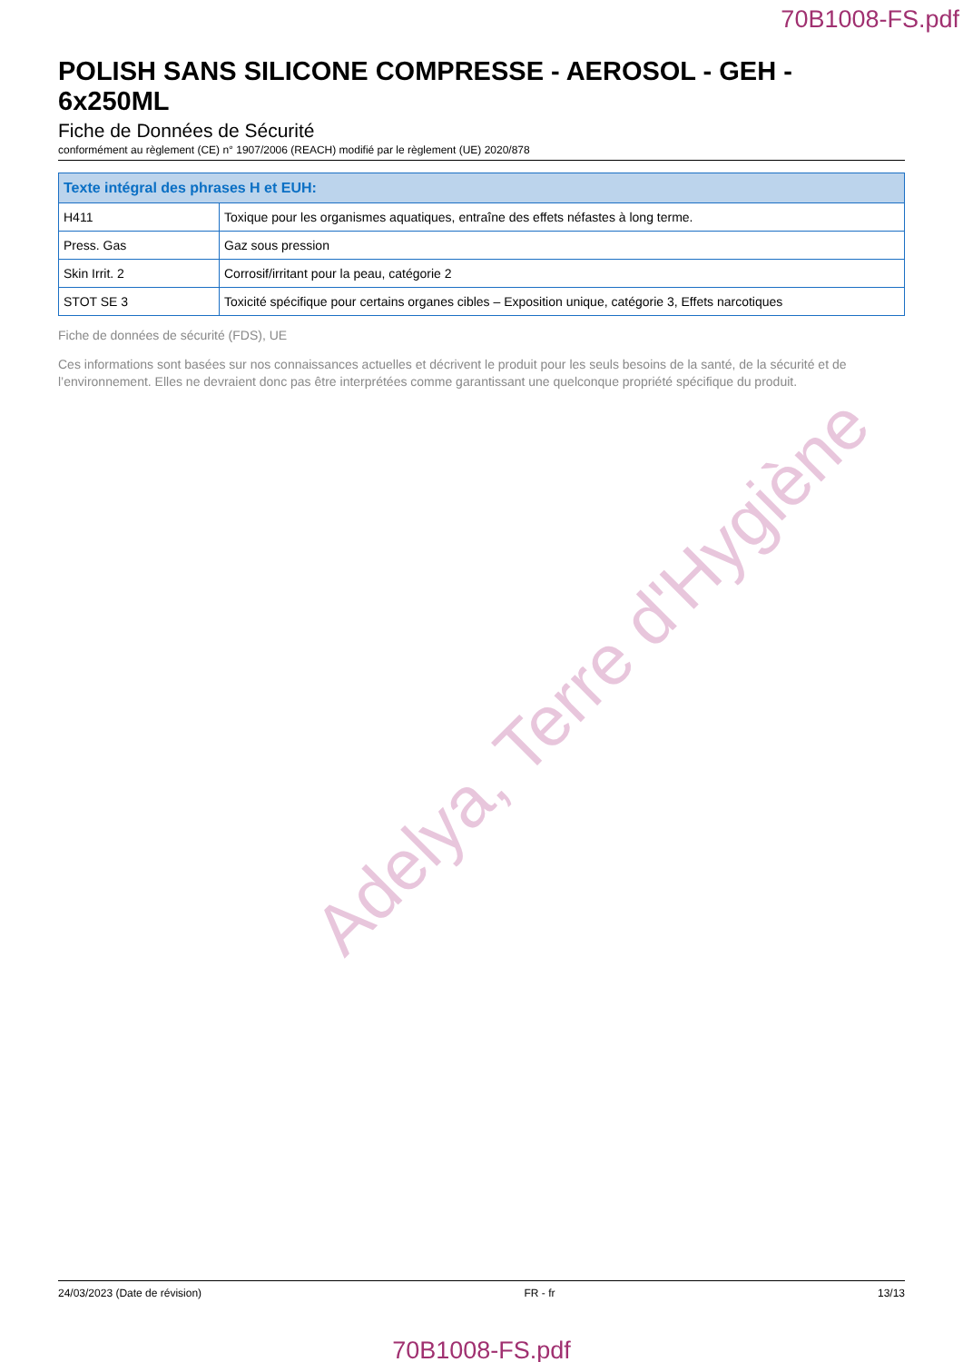70B1008-FS.pdf
POLISH SANS SILICONE COMPRESSE - AEROSOL - GEH - 6x250ML
Fiche de Données de Sécurité
conformément au règlement (CE) n° 1907/2006 (REACH) modifié par le règlement (UE) 2020/878
| Texte intégral des phrases H et EUH: | |
| --- | --- |
| H411 | Toxique pour les organismes aquatiques, entraîne des effets néfastes à long terme. |
| Press. Gas | Gaz sous pression |
| Skin Irrit. 2 | Corrosif/irritant pour la peau, catégorie 2 |
| STOT SE 3 | Toxicité spécifique pour certains organes cibles – Exposition unique, catégorie 3, Effets narcotiques |
Fiche de données de sécurité (FDS), UE
Ces informations sont basées sur nos connaissances actuelles et décrivent le produit pour les seuls besoins de la santé, de la sécurité et de l’environnement. Elles ne devraient donc pas être interprétées comme garantissant une quelconque propriété spécifique du produit.
Adelya, Terre d'Hygiène
24/03/2023 (Date de révision) FR - fr 13/13
70B1008-FS.pdf